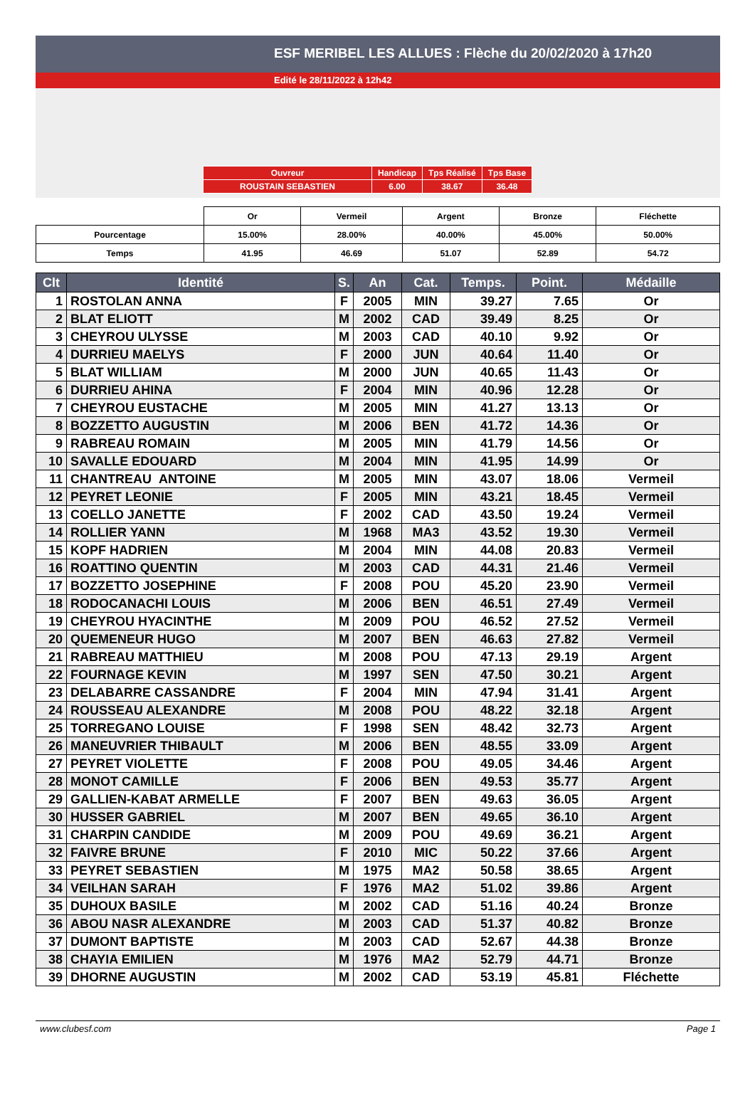ESF MERIBEL LES ALLUES : Flèche du 20/02/2020 à 17h20
Edité le 28/11/2022 à 12h42
| Ouvreur | Handicap | Tps Réalisé | Tps Base |
| ROUSTAIN SEBASTIEN | 6.00 | 38.67 | 36.48 |
| | Or | Vermeil | Argent | Bronze | Fléchette |
| Pourcentage | 15.00% | 28.00% | 40.00% | 45.00% | 50.00% |
| Temps | 41.95 | 46.69 | 51.07 | 52.89 | 54.72 |
| Clt | Identité | S. | An | Cat. | Temps. | Point. | Médaille |
| --- | --- | --- | --- | --- | --- | --- | --- |
| 1 | ROSTOLAN ANNA | F | 2005 | MIN | 39.27 | 7.65 | Or |
| 2 | BLAT ELIOTT | M | 2002 | CAD | 39.49 | 8.25 | Or |
| 3 | CHEYROU ULYSSE | M | 2003 | CAD | 40.10 | 9.92 | Or |
| 4 | DURRIEU MAELYS | F | 2000 | JUN | 40.64 | 11.40 | Or |
| 5 | BLAT WILLIAM | M | 2000 | JUN | 40.65 | 11.43 | Or |
| 6 | DURRIEU AHINA | F | 2004 | MIN | 40.96 | 12.28 | Or |
| 7 | CHEYROU EUSTACHE | M | 2005 | MIN | 41.27 | 13.13 | Or |
| 8 | BOZZETTO AUGUSTIN | M | 2006 | BEN | 41.72 | 14.36 | Or |
| 9 | RABREAU ROMAIN | M | 2005 | MIN | 41.79 | 14.56 | Or |
| 10 | SAVALLE EDOUARD | M | 2004 | MIN | 41.95 | 14.99 | Or |
| 11 | CHANTREAU ANTOINE | M | 2005 | MIN | 43.07 | 18.06 | Vermeil |
| 12 | PEYRET LEONIE | F | 2005 | MIN | 43.21 | 18.45 | Vermeil |
| 13 | COELLO JANETTE | F | 2002 | CAD | 43.50 | 19.24 | Vermeil |
| 14 | ROLLIER YANN | M | 1968 | MA3 | 43.52 | 19.30 | Vermeil |
| 15 | KOPF HADRIEN | M | 2004 | MIN | 44.08 | 20.83 | Vermeil |
| 16 | ROATTINO QUENTIN | M | 2003 | CAD | 44.31 | 21.46 | Vermeil |
| 17 | BOZZETTO JOSEPHINE | F | 2008 | POU | 45.20 | 23.90 | Vermeil |
| 18 | RODOCANACHI LOUIS | M | 2006 | BEN | 46.51 | 27.49 | Vermeil |
| 19 | CHEYROU HYACINTHE | M | 2009 | POU | 46.52 | 27.52 | Vermeil |
| 20 | QUEMENEUR HUGO | M | 2007 | BEN | 46.63 | 27.82 | Vermeil |
| 21 | RABREAU MATTHIEU | M | 2008 | POU | 47.13 | 29.19 | Argent |
| 22 | FOURNAGE KEVIN | M | 1997 | SEN | 47.50 | 30.21 | Argent |
| 23 | DELABARRE CASSANDRE | F | 2004 | MIN | 47.94 | 31.41 | Argent |
| 24 | ROUSSEAU ALEXANDRE | M | 2008 | POU | 48.22 | 32.18 | Argent |
| 25 | TORREGANO LOUISE | F | 1998 | SEN | 48.42 | 32.73 | Argent |
| 26 | MANEUVRIER THIBAULT | M | 2006 | BEN | 48.55 | 33.09 | Argent |
| 27 | PEYRET VIOLETTE | F | 2008 | POU | 49.05 | 34.46 | Argent |
| 28 | MONOT CAMILLE | F | 2006 | BEN | 49.53 | 35.77 | Argent |
| 29 | GALLIEN-KABAT ARMELLE | F | 2007 | BEN | 49.63 | 36.05 | Argent |
| 30 | HUSSER GABRIEL | M | 2007 | BEN | 49.65 | 36.10 | Argent |
| 31 | CHARPIN CANDIDE | M | 2009 | POU | 49.69 | 36.21 | Argent |
| 32 | FAIVRE BRUNE | F | 2010 | MIC | 50.22 | 37.66 | Argent |
| 33 | PEYRET SEBASTIEN | M | 1975 | MA2 | 50.58 | 38.65 | Argent |
| 34 | VEILHAN SARAH | F | 1976 | MA2 | 51.02 | 39.86 | Argent |
| 35 | DUHOUX BASILE | M | 2002 | CAD | 51.16 | 40.24 | Bronze |
| 36 | ABOU NASR ALEXANDRE | M | 2003 | CAD | 51.37 | 40.82 | Bronze |
| 37 | DUMONT BAPTISTE | M | 2003 | CAD | 52.67 | 44.38 | Bronze |
| 38 | CHAYIA EMILIEN | M | 1976 | MA2 | 52.79 | 44.71 | Bronze |
| 39 | DHORNE AUGUSTIN | M | 2002 | CAD | 53.19 | 45.81 | Fléchette |
www.clubesf.com Page 1